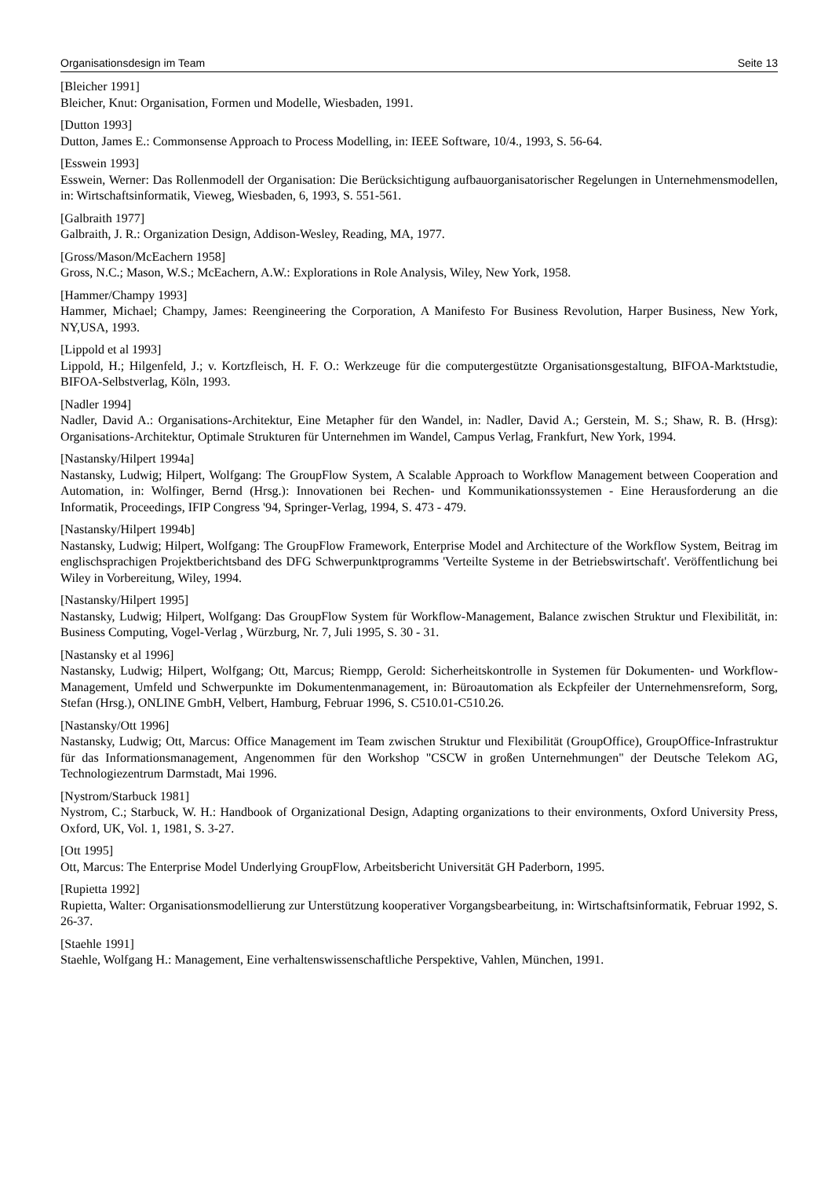Organisationsdesign im Team Seite 13
[Bleicher 1991]
Bleicher, Knut: Organisation, Formen und Modelle, Wiesbaden, 1991.
[Dutton 1993]
Dutton, James E.: Commonsense Approach to Process Modelling, in: IEEE Software, 10/4., 1993, S. 56-64.
[Esswein 1993]
Esswein, Werner: Das Rollenmodell der Organisation: Die Berücksichtigung aufbauorganisatorischer Regelungen in Unternehmensmodellen, in: Wirtschaftsinformatik, Vieweg, Wiesbaden, 6, 1993, S. 551-561.
[Galbraith 1977]
Galbraith, J. R.: Organization Design, Addison-Wesley, Reading, MA, 1977.
[Gross/Mason/McEachern 1958]
Gross, N.C.; Mason, W.S.; McEachern, A.W.: Explorations in Role Analysis, Wiley, New York, 1958.
[Hammer/Champy 1993]
Hammer, Michael; Champy, James: Reengineering the Corporation, A Manifesto For Business Revolution, Harper Business, New York, NY,USA, 1993.
[Lippold et al 1993]
Lippold, H.; Hilgenfeld, J.; v. Kortzfleisch, H. F. O.: Werkzeuge für die computergestützte Organisationsgestaltung, BIFOA-Marktstudie, BIFOA-Selbstverlag, Köln, 1993.
[Nadler 1994]
Nadler, David A.: Organisations-Architektur, Eine Metapher für den Wandel, in: Nadler, David A.; Gerstein, M. S.; Shaw, R. B. (Hrsg): Organisations-Architektur, Optimale Strukturen für Unternehmen im Wandel, Campus Verlag, Frankfurt, New York, 1994.
[Nastansky/Hilpert 1994a]
Nastansky, Ludwig; Hilpert, Wolfgang: The GroupFlow System, A Scalable Approach to Workflow Management between Cooperation and Automation, in: Wolfinger, Bernd (Hrsg.): Innovationen bei Rechen- und Kommunikationssystemen - Eine Herausforderung an die Informatik, Proceedings, IFIP Congress '94, Springer-Verlag, 1994, S. 473 - 479.
[Nastansky/Hilpert 1994b]
Nastansky, Ludwig; Hilpert, Wolfgang: The GroupFlow Framework, Enterprise Model and Architecture of the Workflow System, Beitrag im englischsprachigen Projektberichtsband des DFG Schwerpunktprogramms 'Verteilte Systeme in der Betriebswirtschaft'. Veröffentlichung bei Wiley in Vorbereitung, Wiley, 1994.
[Nastansky/Hilpert 1995]
Nastansky, Ludwig; Hilpert, Wolfgang: Das GroupFlow System für Workflow-Management, Balance zwischen Struktur und Flexibilität, in: Business Computing, Vogel-Verlag , Würzburg, Nr. 7, Juli 1995, S. 30 - 31.
[Nastansky et al 1996]
Nastansky, Ludwig; Hilpert, Wolfgang; Ott, Marcus; Riempp, Gerold: Sicherheitskontrolle in Systemen für Dokumenten- und Workflow-Management, Umfeld und Schwerpunkte im Dokumentenmanagement, in: Büroautomation als Eckpfeiler der Unternehmensreform, Sorg, Stefan (Hrsg.), ONLINE GmbH, Velbert, Hamburg, Februar 1996, S. C510.01-C510.26.
[Nastansky/Ott 1996]
Nastansky, Ludwig; Ott, Marcus: Office Management im Team zwischen Struktur und Flexibilität (GroupOffice), GroupOffice-Infrastruktur für das Informationsmanagement, Angenommen für den Workshop "CSCW in großen Unternehmungen" der Deutsche Telekom AG, Technologiezentrum Darmstadt, Mai 1996.
[Nystrom/Starbuck 1981]
Nystrom, C.; Starbuck, W. H.: Handbook of Organizational Design, Adapting organizations to their environments, Oxford University Press, Oxford, UK, Vol. 1, 1981, S. 3-27.
[Ott 1995]
Ott, Marcus: The Enterprise Model Underlying GroupFlow, Arbeitsbericht Universität GH Paderborn, 1995.
[Rupietta 1992]
Rupietta, Walter: Organisationsmodellierung zur Unterstützung kooperativer Vorgangsbearbeitung, in: Wirtschaftsinformatik, Februar 1992, S. 26-37.
[Staehle 1991]
Staehle, Wolfgang H.: Management, Eine verhaltenswissenschaftliche Perspektive, Vahlen, München, 1991.